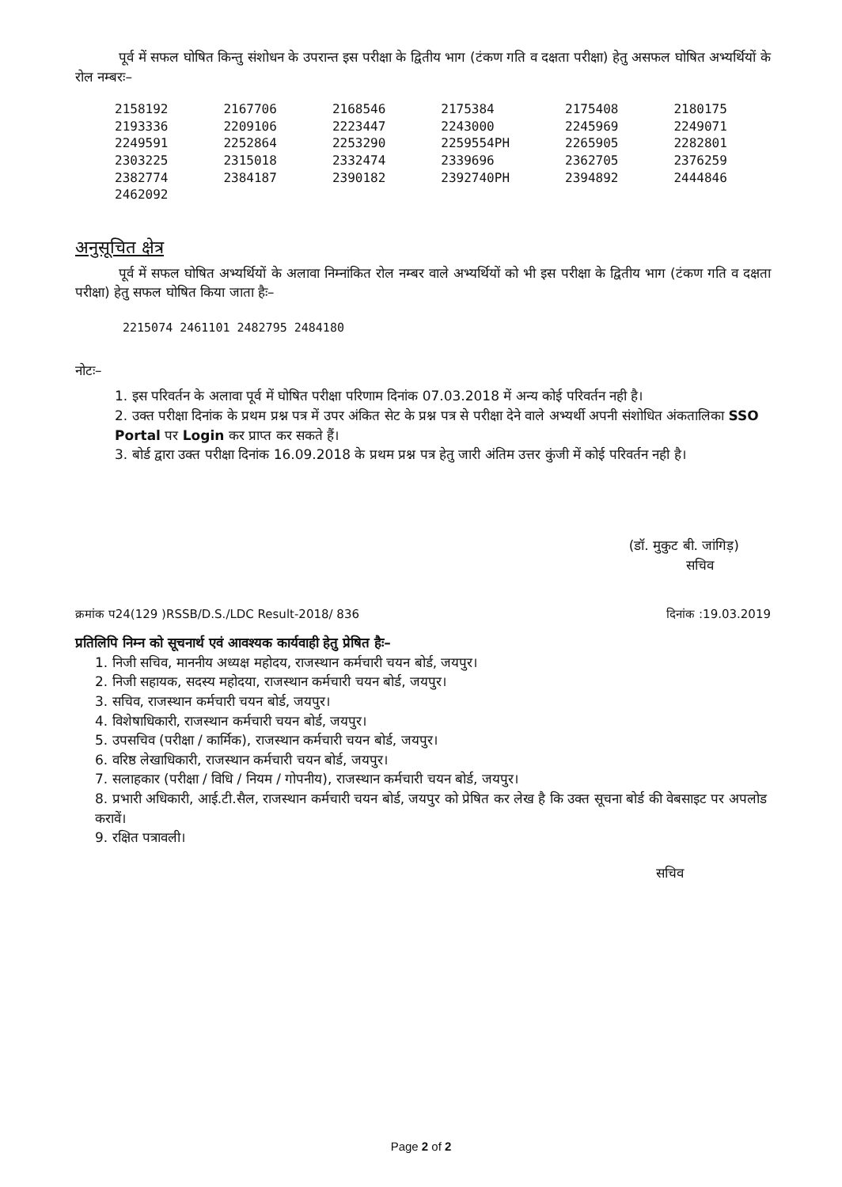पूर्व में सफल घोषित किन्तु संशोधन के उपरान्त इस परीक्षा के द्वितीय भाग (टंकण गति व दक्षता परीक्षा) हेतु असफल घोषित अभ्यर्थियों के रोल नम्बरः–
| 2158192 | 2167706 | 2168546 | 2175384 | 2175408 | 2180175 |
| 2193336 | 2209106 | 2223447 | 2243000 | 2245969 | 2249071 |
| 2249591 | 2252864 | 2253290 | 2259554PH | 2265905 | 2282801 |
| 2303225 | 2315018 | 2332474 | 2339696 | 2362705 | 2376259 |
| 2382774 | 2384187 | 2390182 | 2392740PH | 2394892 | 2444846 |
| 2462092 | | | | | |
अनुसूचित क्षेत्र
पूर्व में सफल घोषित अभ्यर्थियों के अलावा निम्नांकित रोल नम्बर वाले अभ्यर्थियों को भी इस परीक्षा के द्वितीय भाग (टंकण गति व दक्षता परीक्षा) हेतु सफल घोषित किया जाता हैः–
2215074 2461101 2482795 2484180
नोटः–
1. इस परिवर्तन के अलावा पूर्व में घोषित परीक्षा परिणाम दिनांक 07.03.2018 में अन्य कोई परिवर्तन नही है।
2. उक्त परीक्षा दिनांक के प्रथम प्रश्न पत्र में उपर अंकित सेट के प्रश्न पत्र से परीक्षा देने वाले अभ्यर्थी अपनी संशोधित अंकतालिका SSO Portal पर Login कर प्राप्त कर सकते हैं।
3. बोर्ड द्वारा उक्त परीक्षा दिनांक 16.09.2018 के प्रथम प्रश्न पत्र हेतु जारी अंतिम उत्तर कुंजी में कोई परिवर्तन नही है।
(डॉ. मुकुट बी. जांगिड़)
सचिव
क्रमांक प24(129 )RSSB/D.S./LDC Result-2018/ 836 दिनांक :19.03.2019
प्रतिलिपि निम्न को सूचनार्थ एवं आवश्यक कार्यवाही हेतु प्रेषित हैः–
1. निजी सचिव, माननीय अध्यक्ष महोदय, राजस्थान कर्मचारी चयन बोर्ड, जयपुर।
2. निजी सहायक, सदस्य महोदया, राजस्थान कर्मचारी चयन बोर्ड, जयपुर।
3. सचिव, राजस्थान कर्मचारी चयन बोर्ड, जयपुर।
4. विशेषाधिकारी, राजस्थान कर्मचारी चयन बोर्ड, जयपुर।
5. उपसचिव (परीक्षा / कार्मिक), राजस्थान कर्मचारी चयन बोर्ड, जयपुर।
6. वरिष्ठ लेखाधिकारी, राजस्थान कर्मचारी चयन बोर्ड, जयपुर।
7. सलाहकार (परीक्षा / विधि / नियम / गोपनीय), राजस्थान कर्मचारी चयन बोर्ड, जयपुर।
8. प्रभारी अधिकारी, आई.टी.सैल, राजस्थान कर्मचारी चयन बोर्ड, जयपुर को प्रेषित कर लेख है कि उक्त सूचना बोर्ड की वेबसाइट पर अपलोड करावें।
9. रक्षित पत्रावली।
सचिव
Page 2 of 2